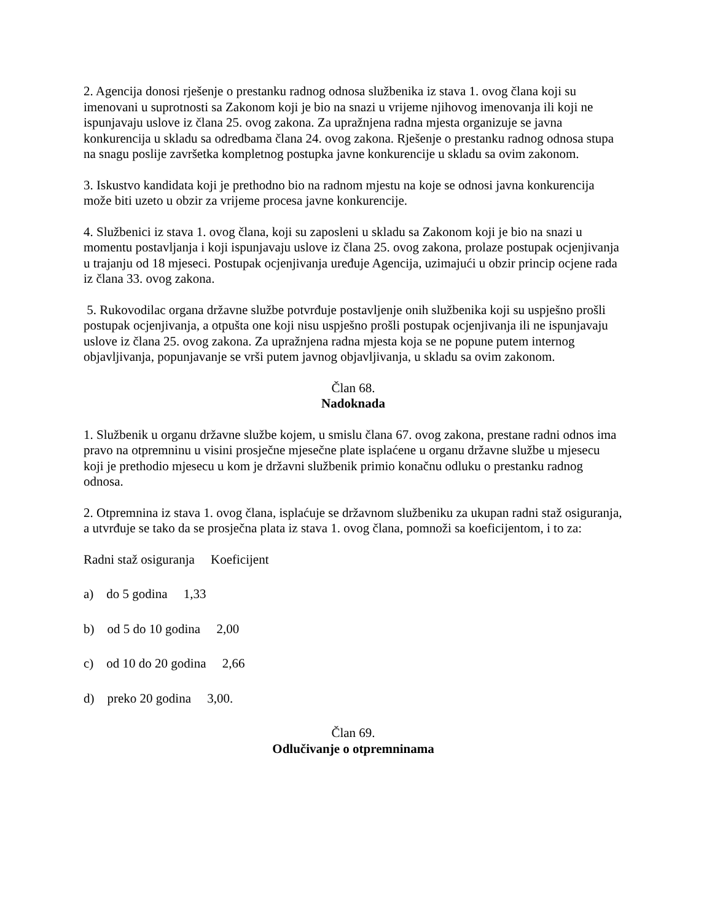2. Agencija donosi rješenje o prestanku radnog odnosa službenika iz stava 1. ovog člana koji su imenovani u suprotnosti sa Zakonom koji je bio na snazi u vrijeme njihovog imenovanja ili koji ne ispunjavaju uslove iz člana 25. ovog zakona. Za upražnjena radna mjesta organizuje se javna konkurencija u skladu sa odredbama člana 24. ovog zakona. Rješenje o prestanku radnog odnosa stupa na snagu poslije završetka kompletnog postupka javne konkurencije u skladu sa ovim zakonom.
3. Iskustvo kandidata koji je prethodno bio na radnom mjestu na koje se odnosi javna konkurencija može biti uzeto u obzir za vrijeme procesa javne konkurencije.
4. Službenici iz stava 1. ovog člana, koji su zaposleni u skladu sa Zakonom koji je bio na snazi u momentu postavljanja i koji ispunjavaju uslove iz člana 25. ovog zakona, prolaze postupak ocjenjivanja u trajanju od 18 mjeseci. Postupak ocjenjivanja uređuje Agencija, uzimajući u obzir princip ocjene rada iz člana 33. ovog zakona.
5. Rukovodilac organa državne službe potvrđuje postavljenje onih službenika koji su uspješno prošli postupak ocjenjivanja, a otpušta one koji nisu uspješno prošli postupak ocjenjivanja ili ne ispunjavaju uslove iz člana 25. ovog zakona. Za upražnjena radna mjesta koja se ne popune putem internog objavljivanja, popunjavanje se vrši putem javnog objavljivanja, u skladu sa ovim zakonom.
Član 68.
Nadoknada
1. Službenik u organu državne službe kojem, u smislu člana 67. ovog zakona, prestane radni odnos ima pravo na otpremninu u visini prosječne mjesečne plate isplaćene u organu državne službe u mjesecu koji je prethodio mjesecu u kom je državni službenik primio konačnu odluku o prestanku radnog odnosa.
2. Otpremnina iz stava 1. ovog člana, isplaćuje se državnom službeniku za ukupan radni staž osiguranja, a utvrđuje se tako da se prosječna plata iz stava 1. ovog člana, pomnoži sa koeficijentom, i to za:
Radni staž osiguranja Koeficijent
a) do 5 godina 1,33
b) od 5 do 10 godina 2,00
c) od 10 do 20 godina 2,66
d) preko 20 godina 3,00.
Član 69.
Odlučivanje o otpremninama